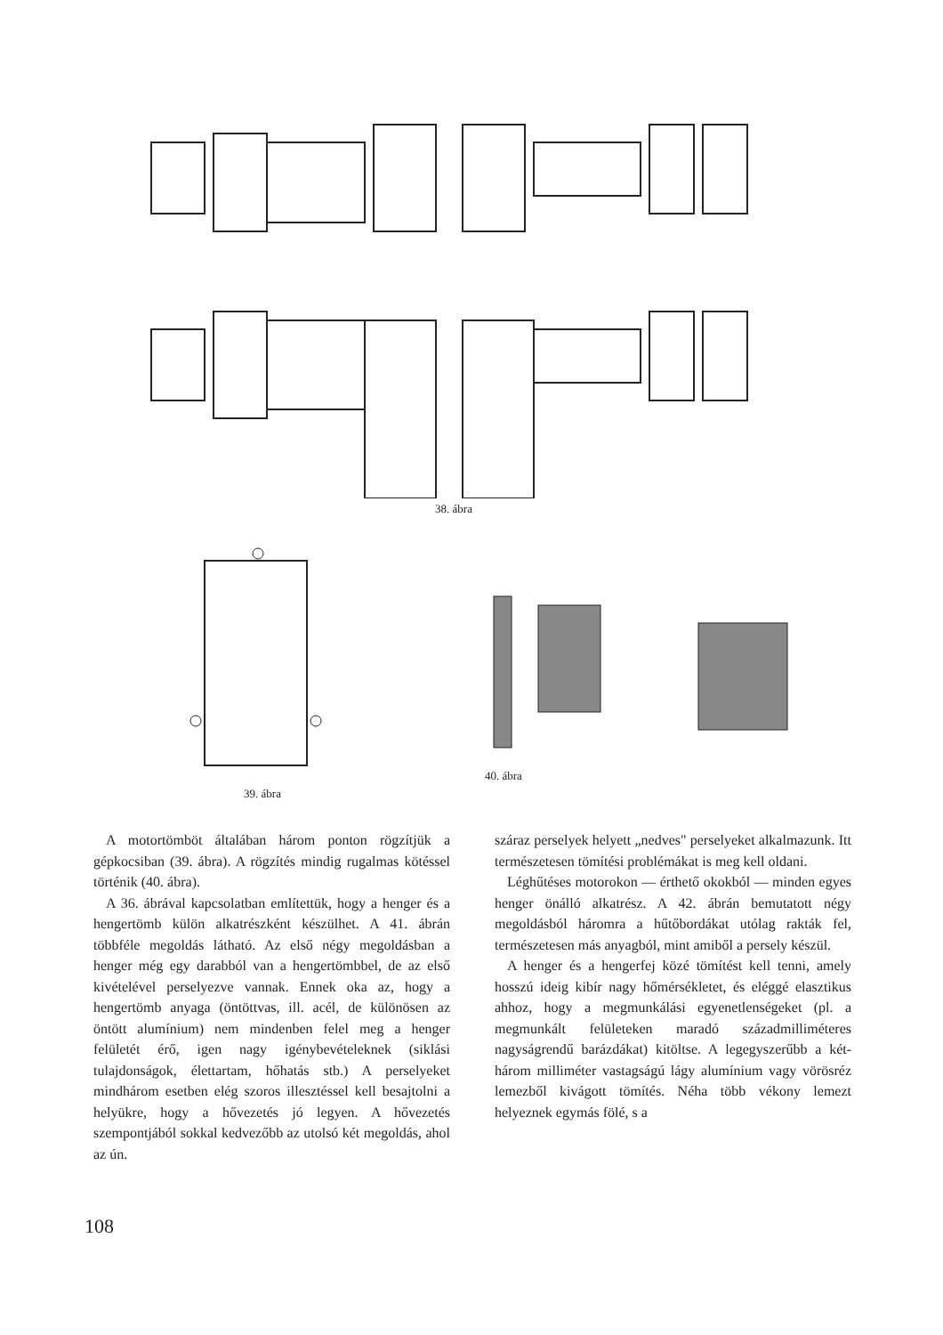38. ábra
39. ábra
40. ábra
A motortömböt általában három ponton rögzítjük a gépkocsiban (39. ábra). A rögzítés mindig rugalmas kötéssel történik (40. ábra).
A 36. ábrával kapcsolatban említettük, hogy a henger és a hengertömb külön alkatrészként készülhet. A 41. ábrán többféle megoldás látható. Az első négy megoldásban a henger még egy darabból van a hengertömbbel, de az első kivételével perselyezve vannak. Ennek oka az, hogy a hengertömb anyaga (öntöttvas, ill. acél, de különösen az öntött alumínium) nem mindenben felel meg a henger felületét érő, igen nagy igénybevételeknek (siklási tulajdonságok, élettartam, hőhatás stb.) A perselyeket mindhárom esetben elég szoros illesztéssel kell besajtolni a helyükre, hogy a hővezetés jó legyen. A hővezetés szempontjából sokkal kedvezőbb az utolsó két megoldás, ahol az ún.
száraz perselyek helyett „nedves" perselyeket alkalmazunk. Itt természetesen tömítési problémákat is meg kell oldani.
Léghűtéses motorokon — érthető okokból — minden egyes henger önálló alkatrész. A 42. ábrán bemutatott négy megoldásból háromra a hűtőbordákat utólag rakták fel, természetesen más anyagból, mint amiből a persely készül.
A henger és a hengerfej közé tömítést kell tenni, amely hosszú ideig kibír nagy hőmérsékletet, és eléggé elasztikus ahhoz, hogy a megmunkálási egyenetlenségeket (pl. a megmunkált felületeken maradó századmilliméteres nagyságrendű barázdákat) kitöltse. A legegyszerűbb a két-három milliméter vastagságú lágy alumínium vagy vörösréz lemezből kivágott tömítés. Néha több vékony lemezt helyeznek egymás fölé, s a
108